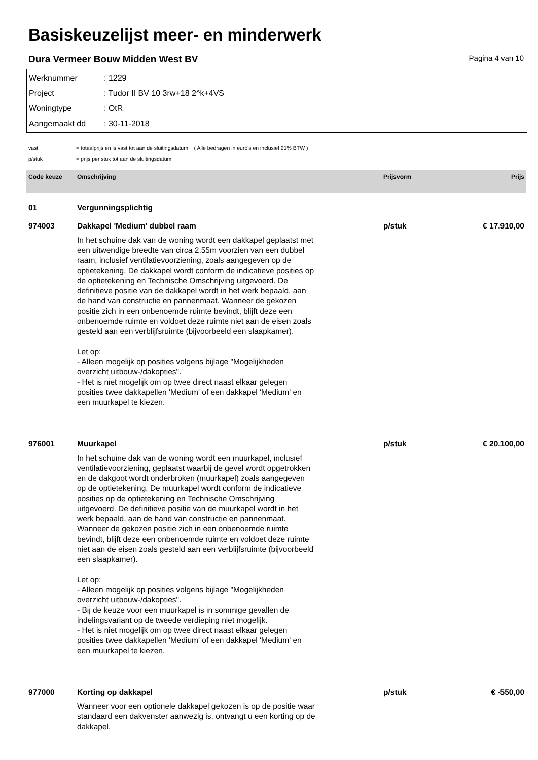Basiskeuzelijst meer- en minderwerk
Dura Vermeer Bouw Midden West BV Pagina 4 van 10
Werknummer: 1229
Project: Tudor II BV 10 3rw+18 2^k+4VS
Woningtype: OtR
Aangemaakt dd: 30-11-2018
vast = totaalprijs en is vast tot aan de sluitingsdatum ( Alle bedragen in euro's en inclusief 21% BTW )
p/stuk = prijs per stuk tot aan de sluitingsdatum
| Code keuze | Omschrijving | Prijsvorm | Prijs |
| --- | --- | --- | --- |
| 01 | Vergunningsplichtig | | |
| 974003 | Dakkapel 'Medium' dubbel raam | p/stuk | € 17.910,00 |
| | In het schuine dak van de woning wordt een dakkapel geplaatst met een uitwendige breedte van circa 2,55m voorzien van een dubbel raam, inclusief ventilatievoorziening, zoals aangegeven op de optietekening. De dakkapel wordt conform de indicatieve posities op de optietekening en Technische Omschrijving uitgevoerd. De definitieve positie van de dakkapel wordt in het werk bepaald, aan de hand van constructie en pannenmaat. Wanneer de gekozen positie zich in een onbenoemde ruimte bevindt, blijft deze een onbenoemde ruimte en voldoet deze ruimte niet aan de eisen zoals gesteld aan een verblijfsruimte (bijvoorbeeld een slaapkamer). Let op: - Alleen mogelijk op posities volgens bijlage "Mogelijkheden overzicht uitbouw-/dakopties". - Het is niet mogelijk om op twee direct naast elkaar gelegen posities twee dakkapellen 'Medium' of een dakkapel 'Medium' en een muurkapel te kiezen. | | |
| 976001 | Muurkapel | p/stuk | € 20.100,00 |
| | In het schuine dak van de woning wordt een muurkapel, inclusief ventilatievoorziening, geplaatst waarbij de gevel wordt opgetrokken en de dakgoot wordt onderbroken (muurkapel) zoals aangegeven op de optietekening. De muurkapel wordt conform de indicatieve posities op de optietekening en Technische Omschrijving uitgevoerd. De definitieve positie van de muurkapel wordt in het werk bepaald, aan de hand van constructie en pannenmaat. Wanneer de gekozen positie zich in een onbenoemde ruimte bevindt, blijft deze een onbenoemde ruimte en voldoet deze ruimte niet aan de eisen zoals gesteld aan een verblijfsruimte (bijvoorbeeld een slaapkamer). Let op: - Alleen mogelijk op posities volgens bijlage "Mogelijkheden overzicht uitbouw-/dakopties". - Bij de keuze voor een muurkapel is in sommige gevallen de indelingsvariant op de tweede verdieping niet mogelijk. - Het is niet mogelijk om op twee direct naast elkaar gelegen posities twee dakkapellen 'Medium' of een dakkapel 'Medium' en een muurkapel te kiezen. | | |
| 977000 | Korting op dakkapel | p/stuk | € -550,00 |
| | Wanneer voor een optionele dakkapel gekozen is op de positie waar standaard een dakvenster aanwezig is, ontvangt u een korting op de dakkapel. | | |